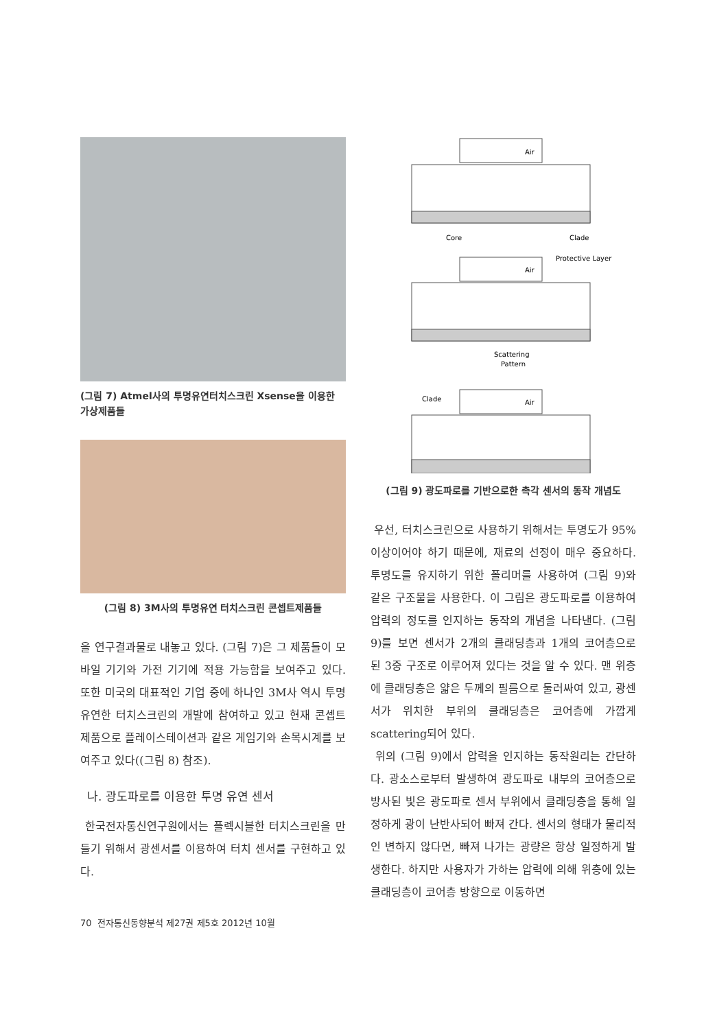(그림 7) Atmel사의 투명유연터치스크린 Xsense을 이용한 가상제품들
(그림 8) 3M사의 투명유연 터치스크린 콘셉트제품들
을 연구결과물로 내놓고 있다. (그림 7)은 그 제품들이 모바일 기기와 가전 기기에 적용 가능함을 보여주고 있다. 또한 미국의 대표적인 기업 중에 하나인 3M사 역시 투명 유연한 터치스크린의 개발에 참여하고 있고 현재 콘셉트제품으로 플레이스테이션과 같은 게임기와 손목시계를 보여주고 있다((그림 8) 참조).
나. 광도파로를 이용한 투명 유연 센서
한국전자통신연구원에서는 플렉시블한 터치스크린을 만들기 위해서 광센서를 이용하여 터치 센서를 구현하고 있다.
Air
Core
Clade
Protective Layer
Air
Scattering
Pattern
Clade
Air
(그림 9) 광도파로를 기반으로한 촉각 센서의 동작 개념도
우선, 터치스크린으로 사용하기 위해서는 투명도가 95% 이상이어야 하기 때문에, 재료의 선정이 매우 중요하다. 투명도를 유지하기 위한 폴리머를 사용하여 (그림 9)와 같은 구조물을 사용한다. 이 그림은 광도파로를 이용하여 압력의 정도를 인지하는 동작의 개념을 나타낸다. (그림 9)를 보면 센서가 2개의 클래딩층과 1개의 코어층으로 된 3중 구조로 이루어져 있다는 것을 알 수 있다. 맨 위층에 클래딩층은 얇은 두께의 필름으로 둘러싸여 있고, 광센서가 위치한 부위의 클래딩층은 코어층에 가깝게 scattering되어 있다.
위의 (그림 9)에서 압력을 인지하는 동작원리는 간단하다. 광소스로부터 발생하여 광도파로 내부의 코어층으로 방사된 빛은 광도파로 센서 부위에서 클래딩층을 통해 일정하게 광이 난반사되어 빠져 간다. 센서의 형태가 물리적인 변하지 않다면, 빠져 나가는 광량은 항상 일정하게 발생한다. 하지만 사용자가 가하는 압력에 의해 위층에 있는 클래딩층이 코어층 방향으로 이동하면
70 전자통신동향분석 제27권 제5호 2012년 10월